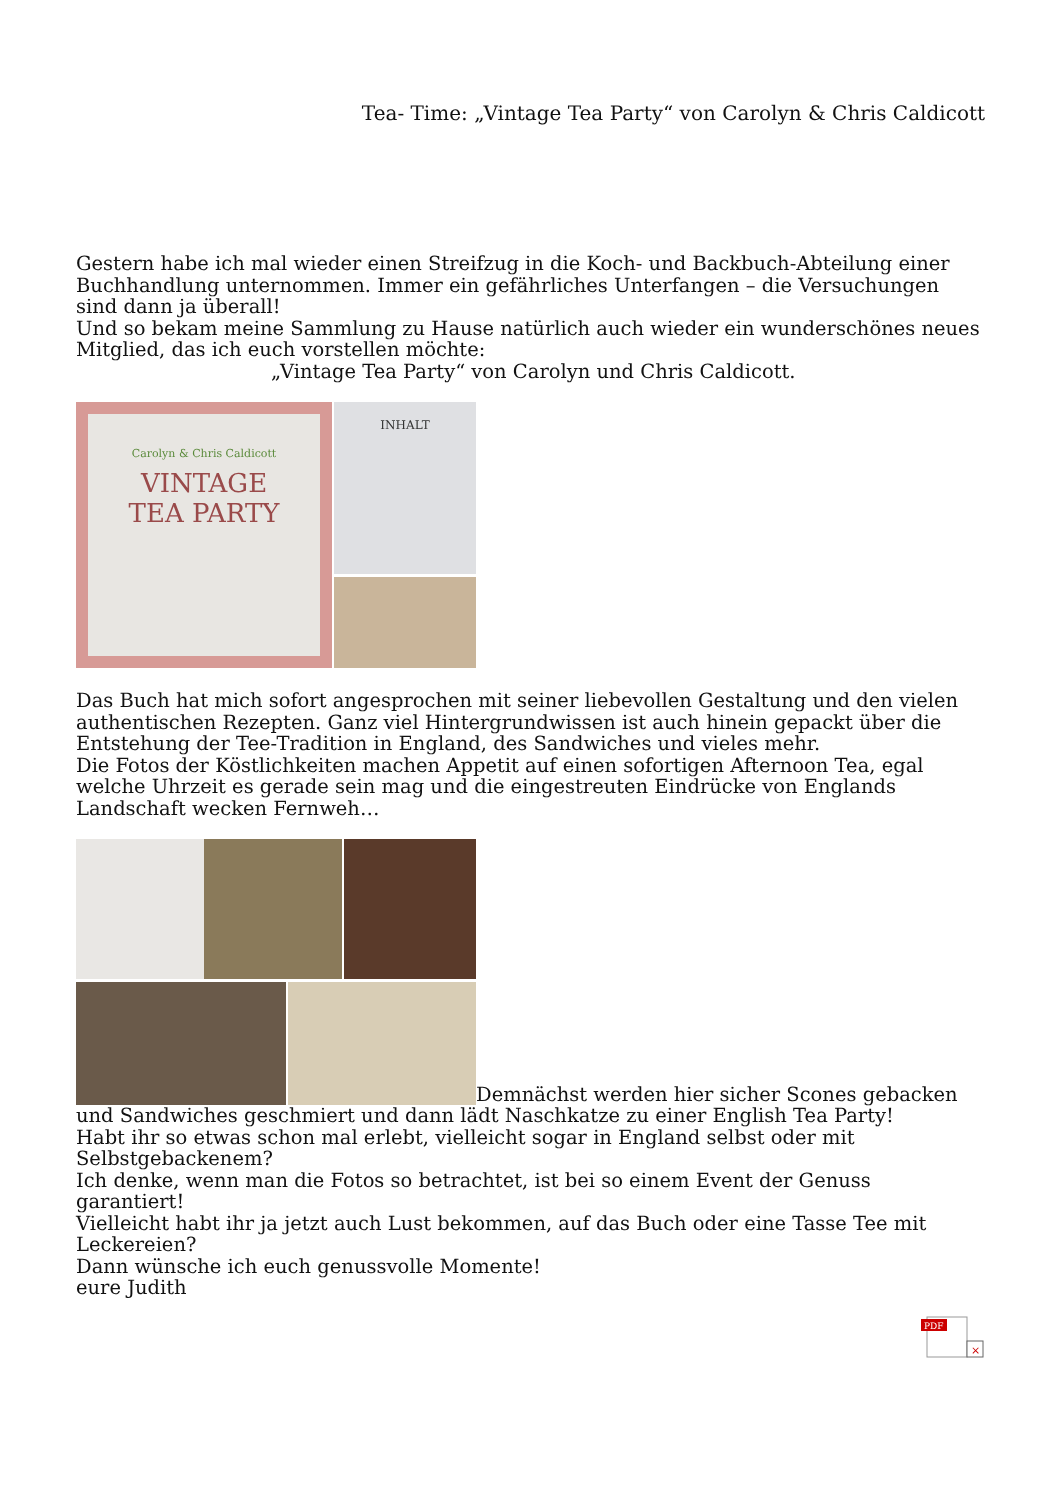Tea- Time: „Vintage Tea Party“ von Carolyn & Chris Caldicott
Gestern habe ich mal wieder einen Streifzug in die Koch- und Backbuch-Abteilung einer Buchhandlung unternommen. Immer ein gefährliches Unterfangen – die Versuchungen sind dann ja überall!
Und so bekam meine Sammlung zu Hause natürlich auch wieder ein wunderschönes neues Mitglied, das ich euch vorstellen möchte:
„Vintage Tea Party“ von Carolyn und Chris Caldicott.
Carolyn & Chris Caldicott
VINTAGE
TEA PARTY
INHALT
Das Buch hat mich sofort angesprochen mit seiner liebevollen Gestaltung und den vielen authentischen Rezepten. Ganz viel Hintergrundwissen ist auch hinein gepackt über die Entstehung der Tee-Tradition in England, des Sandwiches und vieles mehr.
Die Fotos der Köstlichkeiten machen Appetit auf einen sofortigen Afternoon Tea, egal welche Uhrzeit es gerade sein mag und die eingestreuten Eindrücke von Englands Landschaft wecken Fernweh…
Demnächst werden hier sicher Scones gebacken und Sandwiches geschmiert und dann lädt Naschkatze zu einer English Tea Party!
Habt ihr so etwas schon mal erlebt, vielleicht sogar in England selbst oder mit Selbstgebackenem?
Ich denke, wenn man die Fotos so betrachtet, ist bei so einem Event der Genuss garantiert!
Vielleicht habt ihr ja jetzt auch Lust bekommen, auf das Buch oder eine Tasse Tee mit Leckereien?
Dann wünsche ich euch genussvolle Momente!
eure Judith
PDF
×